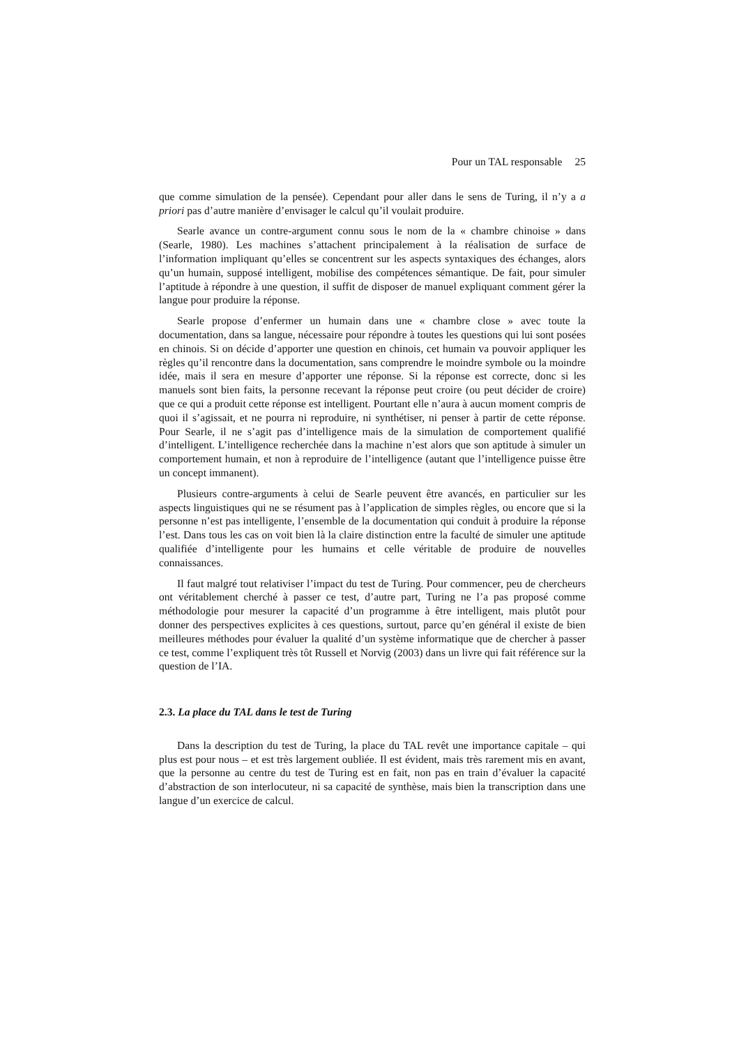Pour un TAL responsable 25
que comme simulation de la pensée). Cependant pour aller dans le sens de Turing, il n’y a a priori pas d’autre manière d’envisager le calcul qu’il voulait produire.
Searle avance un contre-argument connu sous le nom de la « chambre chinoise » dans (Searle, 1980). Les machines s’attachent principalement à la réalisation de surface de l’information impliquant qu’elles se concentrent sur les aspects syntaxiques des échanges, alors qu’un humain, supposé intelligent, mobilise des compétences sémantique. De fait, pour simuler l’aptitude à répondre à une question, il suffit de disposer de manuel expliquant comment gérer la langue pour produire la réponse.
Searle propose d’enfermer un humain dans une « chambre close » avec toute la documentation, dans sa langue, nécessaire pour répondre à toutes les questions qui lui sont posées en chinois. Si on décide d’apporter une question en chinois, cet humain va pouvoir appliquer les règles qu’il rencontre dans la documentation, sans comprendre le moindre symbole ou la moindre idée, mais il sera en mesure d’apporter une réponse. Si la réponse est correcte, donc si les manuels sont bien faits, la personne recevant la réponse peut croire (ou peut décider de croire) que ce qui a produit cette réponse est intelligent. Pourtant elle n’aura à aucun moment compris de quoi il s’agissait, et ne pourra ni reproduire, ni synthétiser, ni penser à partir de cette réponse. Pour Searle, il ne s’agit pas d’intelligence mais de la simulation de comportement qualifié d’intelligent. L’intelligence recherchée dans la machine n’est alors que son aptitude à simuler un comportement humain, et non à reproduire de l’intelligence (autant que l’intelligence puisse être un concept immanent).
Plusieurs contre-arguments à celui de Searle peuvent être avancés, en particulier sur les aspects linguistiques qui ne se résument pas à l’application de simples règles, ou encore que si la personne n’est pas intelligente, l’ensemble de la documentation qui conduit à produire la réponse l’est. Dans tous les cas on voit bien là la claire distinction entre la faculté de simuler une aptitude qualifiée d’intelligente pour les humains et celle véritable de produire de nouvelles connaissances.
Il faut malgré tout relativiser l’impact du test de Turing. Pour commencer, peu de chercheurs ont véritablement cherché à passer ce test, d’autre part, Turing ne l’a pas proposé comme méthodologie pour mesurer la capacité d’un programme à être intelligent, mais plutôt pour donner des perspectives explicites à ces questions, surtout, parce qu’en général il existe de bien meilleures méthodes pour évaluer la qualité d’un système informatique que de chercher à passer ce test, comme l’expliquent très tôt Russell et Norvig (2003) dans un livre qui fait référence sur la question de l’IA.
2.3. La place du TAL dans le test de Turing
Dans la description du test de Turing, la place du TAL revêt une importance capitale – qui plus est pour nous – et est très largement oubliée. Il est évident, mais très rarement mis en avant, que la personne au centre du test de Turing est en fait, non pas en train d’évaluer la capacité d’abstraction de son interlocuteur, ni sa capacité de synthèse, mais bien la transcription dans une langue d’un exercice de calcul.